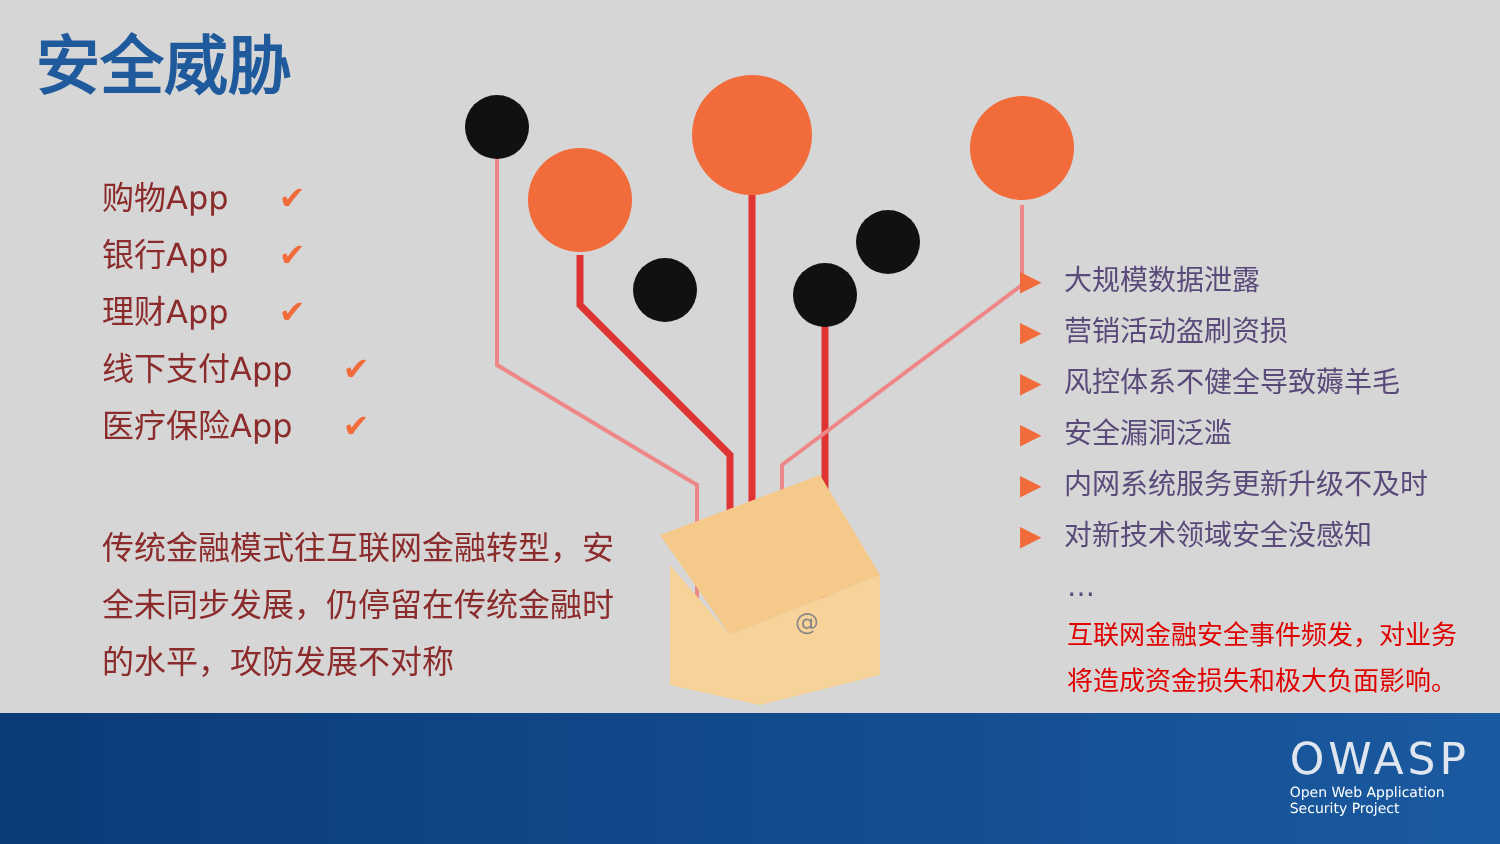安全威胁
购物App ✔
银行App ✔
理财App ✔
线下支付App ✔
医疗保险App ✔
传统金融模式往互联网金融转型，安全未同步发展，仍停留在传统金融时的水平，攻防发展不对称
@
▶ 大规模数据泄露
▶ 营销活动盗刷资损
▶ 风控体系不健全导致薅羊毛
▶ 安全漏洞泛滥
▶ 内网系统服务更新升级不及时
▶ 对新技术领域安全没感知
…
互联网金融安全事件频发，对业务
将造成资金损失和极大负面影响。
OWASP
Open Web Application
Security Project